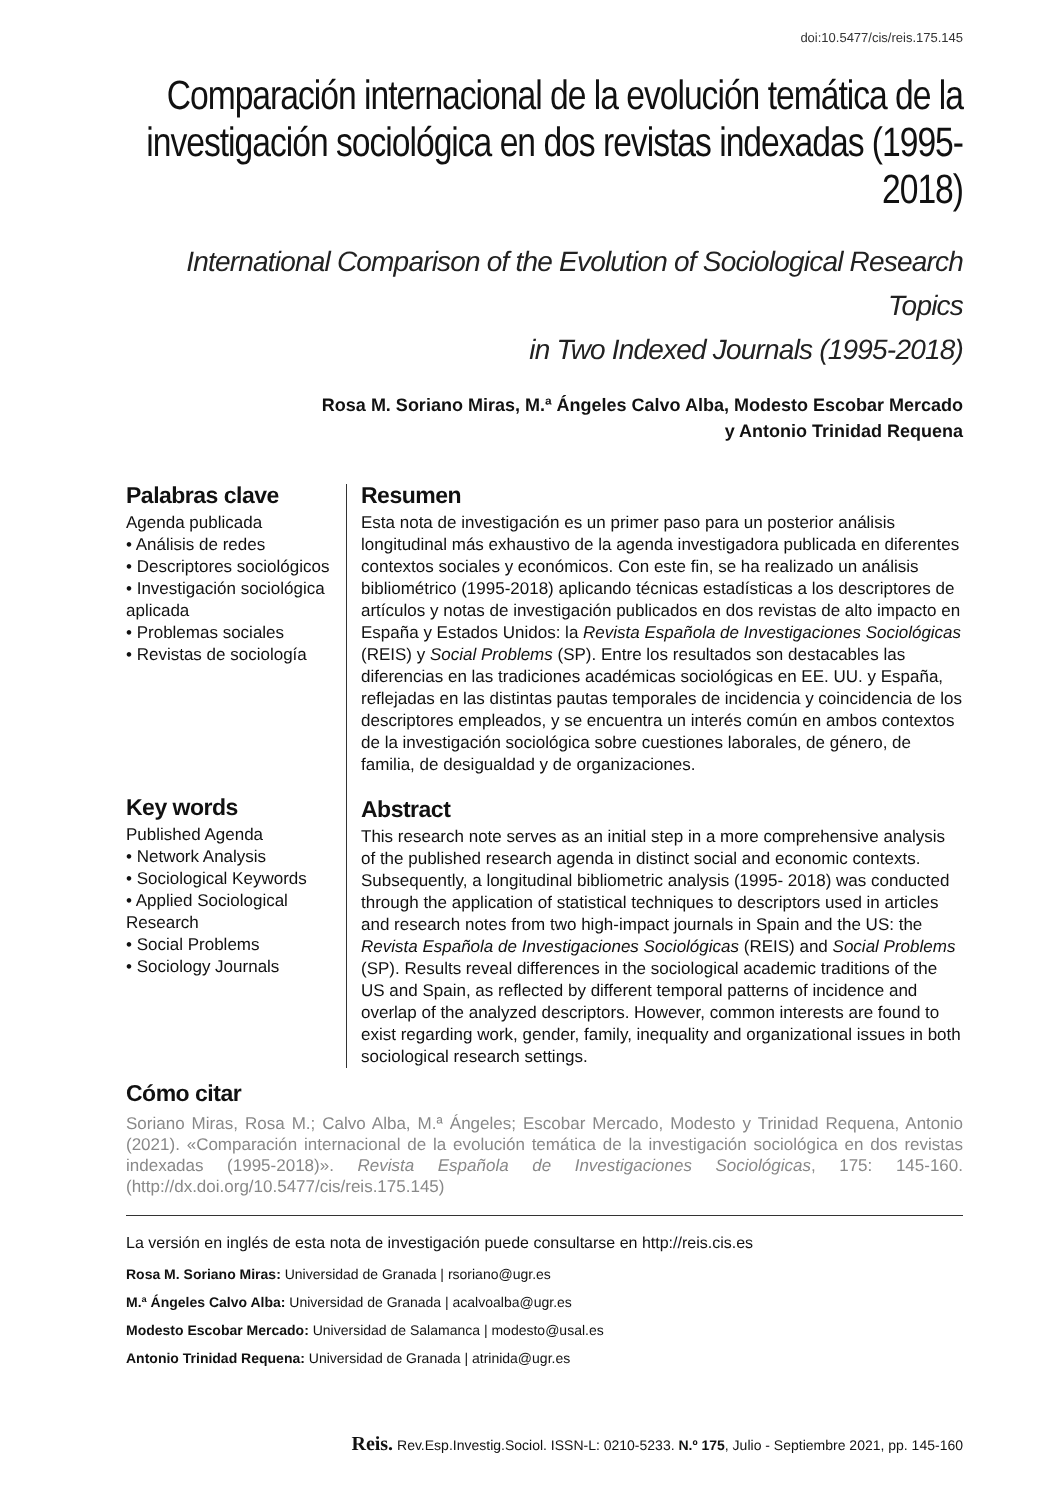doi:10.5477/cis/reis.175.145
Comparación internacional de la evolución temática de la investigación sociológica en dos revistas indexadas (1995-2018)
International Comparison of the Evolution of Sociological Research Topics
in Two Indexed Journals (1995-2018)
Rosa M. Soriano Miras, M.ª Ángeles Calvo Alba, Modesto Escobar Mercado
y Antonio Trinidad Requena
Palabras clave
Agenda publicada
• Análisis de redes
• Descriptores sociológicos
• Investigación sociológica aplicada
• Problemas sociales
• Revistas de sociología
Key words
Published Agenda
• Network Analysis
• Sociological Keywords
• Applied Sociological Research
• Social Problems
• Sociology Journals
Resumen
Esta nota de investigación es un primer paso para un posterior análisis longitudinal más exhaustivo de la agenda investigadora publicada en diferentes contextos sociales y económicos. Con este fin, se ha realizado un análisis bibliométrico (1995-2018) aplicando técnicas estadísticas a los descriptores de artículos y notas de investigación publicados en dos revistas de alto impacto en España y Estados Unidos: la Revista Española de Investigaciones Sociológicas (REIS) y Social Problems (SP). Entre los resultados son destacables las diferencias en las tradiciones académicas sociológicas en EE. UU. y España, reflejadas en las distintas pautas temporales de incidencia y coincidencia de los descriptores empleados, y se encuentra un interés común en ambos contextos de la investigación sociológica sobre cuestiones laborales, de género, de familia, de desigualdad y de organizaciones.
Abstract
This research note serves as an initial step in a more comprehensive analysis of the published research agenda in distinct social and economic contexts. Subsequently, a longitudinal bibliometric analysis (1995- 2018) was conducted through the application of statistical techniques to descriptors used in articles and research notes from two high-impact journals in Spain and the US: the Revista Española de Investigaciones Sociológicas (REIS) and Social Problems (SP). Results reveal differences in the sociological academic traditions of the US and Spain, as reflected by different temporal patterns of incidence and overlap of the analyzed descriptors. However, common interests are found to exist regarding work, gender, family, inequality and organizational issues in both sociological research settings.
Cómo citar
Soriano Miras, Rosa M.; Calvo Alba, M.ª Ángeles; Escobar Mercado, Modesto y Trinidad Requena, Antonio (2021). «Comparación internacional de la evolución temática de la investigación sociológica en dos revistas indexadas (1995-2018)». Revista Española de Investigaciones Sociológicas, 175: 145-160. (http://dx.doi.org/10.5477/cis/reis.175.145)
La versión en inglés de esta nota de investigación puede consultarse en http://reis.cis.es
Rosa M. Soriano Miras: Universidad de Granada | rsoriano@ugr.es
M.ª Ángeles Calvo Alba: Universidad de Granada | acalvoalba@ugr.es
Modesto Escobar Mercado: Universidad de Salamanca | modesto@usal.es
Antonio Trinidad Requena: Universidad de Granada | atrinida@ugr.es
Reis. Rev.Esp.Investig.Sociol. ISSN-L: 0210-5233. N.º 175, Julio - Septiembre 2021, pp. 145-160